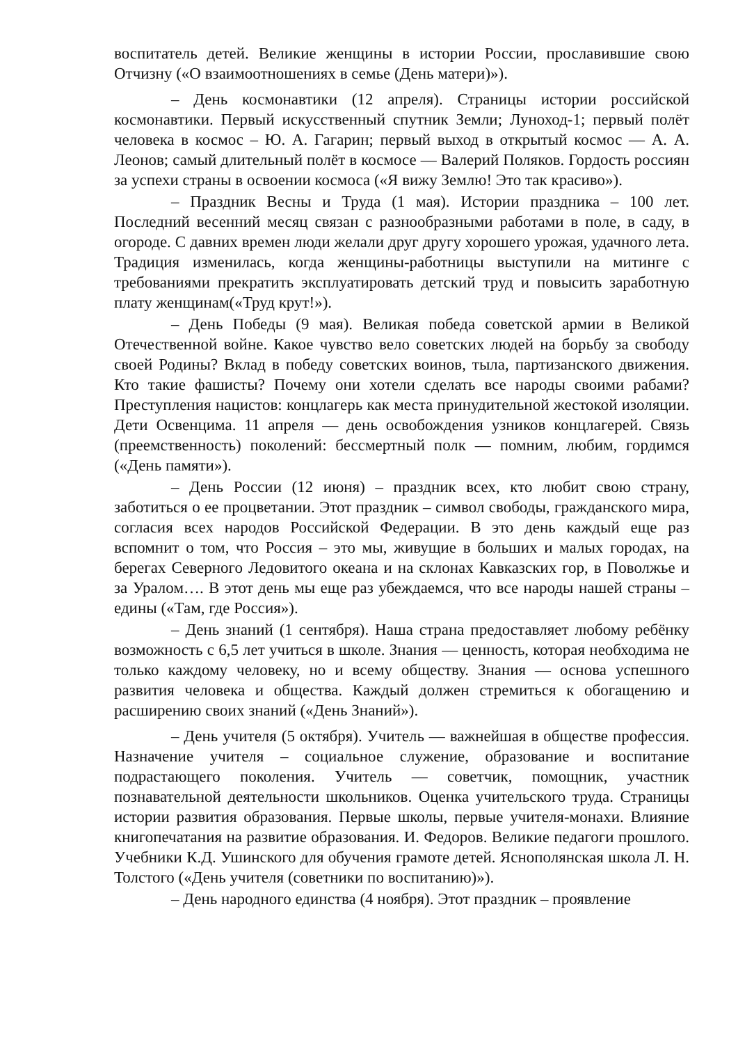воспитатель детей. Великие женщины в истории России, прославившие свою Отчизну («О взаимоотношениях в семье (День матери)»).
– День космонавтики (12 апреля). Страницы истории российской космонавтики. Первый искусственный спутник Земли; Луноход-1; первый полёт человека в космос – Ю. А. Гагарин; первый выход в открытый космос — А. А. Леонов; самый длительный полёт в космосе — Валерий Поляков. Гордость россиян за успехи страны в освоении космоса («Я вижу Землю! Это так красиво»).
– Праздник Весны и Труда (1 мая). Истории праздника – 100 лет. Последний весенний месяц связан с разнообразными работами в поле, в саду, в огороде. С давних времен люди желали друг другу хорошего урожая, удачного лета. Традиция изменилась, когда женщины-работницы выступили на митинге с требованиями прекратить эксплуатировать детский труд и повысить заработную плату женщинам(«Труд крут!»).
– День Победы (9 мая). Великая победа советской армии в Великой Отечественной войне. Какое чувство вело советских людей на борьбу за свободу своей Родины? Вклад в победу советских воинов, тыла, партизанского движения. Кто такие фашисты? Почему они хотели сделать все народы своими рабами? Преступления нацистов: концлагерь как места принудительной жестокой изоляции. Дети Освенцима. 11 апреля — день освобождения узников концлагерей. Связь (преемственность) поколений: бессмертный полк — помним, любим, гордимся («День памяти»).
– День России (12 июня) – праздник всех, кто любит свою страну, заботиться о ее процветании. Этот праздник – символ свободы, гражданского мира, согласия всех народов Российской Федерации. В это день каждый еще раз вспомнит о том, что Россия – это мы, живущие в больших и малых городах, на берегах Северного Ледовитого океана и на склонах Кавказских гор, в Поволжье и за Уралом…. В этот день мы еще раз убеждаемся, что все народы нашей страны – едины («Там, где Россия»).
– День знаний (1 сентября). Наша страна предоставляет любому ребёнку возможность с 6,5 лет учиться в школе. Знания — ценность, которая необходима не только каждому человеку, но и всему обществу. Знания — основа успешного развития человека и общества. Каждый должен стремиться к обогащению и расширению своих знаний («День Знаний»).
– День учителя (5 октября). Учитель — важнейшая в обществе профессия. Назначение учителя – социальное служение, образование и воспитание подрастающего поколения. Учитель — советчик, помощник, участник познавательной деятельности школьников. Оценка учительского труда. Страницы истории развития образования. Первые школы, первые учителя-монахи. Влияние книгопечатания на развитие образования. И. Федоров. Великие педагоги прошлого. Учебники К.Д. Ушинского для обучения грамоте детей. Яснополянская школа Л. Н. Толстого («День учителя (советники по воспитанию)»).
– День народного единства (4 ноября). Этот праздник – проявление